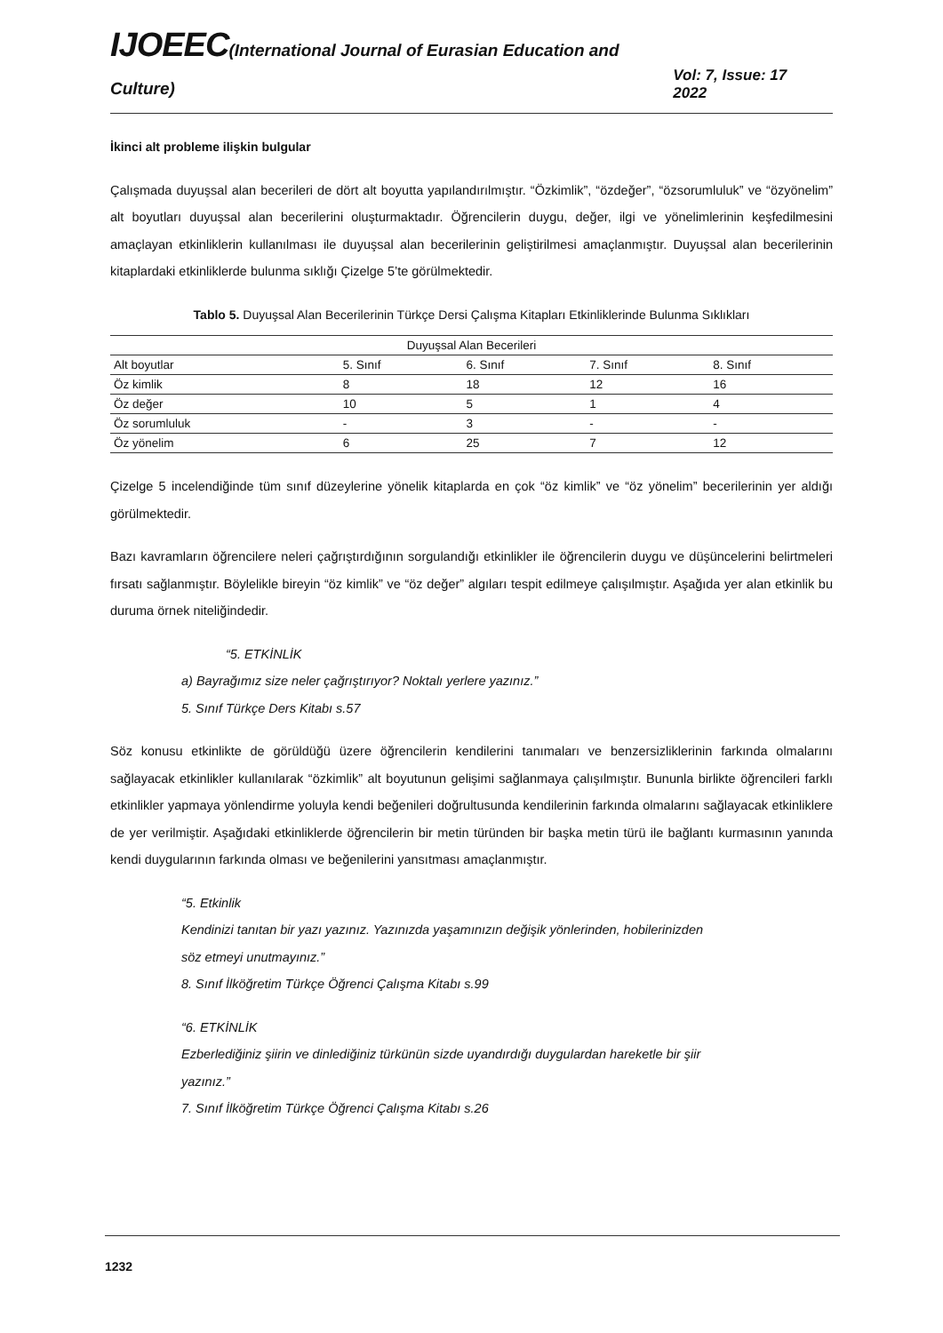IJOEEC(International Journal of Eurasian Education and Culture)
Vol: 7, Issue: 17 2022
İkinci alt probleme ilişkin bulgular
Çalışmada duyuşsal alan becerileri de dört alt boyutta yapılandırılmıştır. “Özkimlik”, “özdeğer”, “özsorumluluk” ve “özyönelim” alt boyutları duyuşsal alan becerilerini oluşturmaktadır. Öğrencilerin duygu, değer, ilgi ve yönelimlerinin keşfedilmesini amaçlayan etkinliklerin kullanılması ile duyuşsal alan becerilerinin geliştirilmesi amaçlanmıştır. Duyuşsal alan becerilerinin kitaplardaki etkinliklerde bulunma sıklığı Çizelge 5’te görülmektedir.
Tablo 5. Duyuşsal Alan Becerilerinin Türkçe Dersi Çalışma Kitapları Etkinliklerinde Bulunma Sıklıkları
| Duyuşsal Alan Becerileri | | | | |
| --- | --- | --- | --- | --- |
| Alt boyutlar | 5. Sınıf | 6. Sınıf | 7. Sınıf | 8. Sınıf |
| Öz kimlik | 8 | 18 | 12 | 16 |
| Öz değer | 10 | 5 | 1 | 4 |
| Öz sorumluluk | - | 3 | - | - |
| Öz yönelim | 6 | 25 | 7 | 12 |
Çizelge 5 incelendiğinde tüm sınıf düzeylerine yönelik kitaplarda en çok “öz kimlik” ve “öz yönelim” becerilerinin yer aldığı görülmektedir.
Bazı kavramların öğrencilere neleri çağrıştırdığının sorgulandığı etkinlikler ile öğrencilerin duygu ve düşüncelerini belirtmeleri fırsatı sağlanmıştır. Böylelikle bireyin “öz kimlik” ve “öz değer” algıları tespit edilmeye çalışılmıştır. Aşağıda yer alan etkinlik bu duruma örnek niteliğindedir.
“5. ETKİNLİK
a) Bayrağımız size neler çağrıştırıyor? Noktalı yerlere yazınız.”
5. Sınıf Türkçe Ders Kitabı s.57
Söz konusu etkinlikte de görüldüğü üzere öğrencilerin kendilerini tanımaları ve benzersizliklerinin farkında olmalarını sağlayacak etkinlikler kullanılarak “özkimlik” alt boyutunun gelişimi sağlanmaya çalışılmıştır. Bununla birlikte öğrencileri farklı etkinlikler yapmaya yönlendirme yoluyla kendi beğenileri doğrultusunda kendilerinin farkında olmalarını sağlayacak etkinliklere de yer verilmiştir. Aşağıdaki etkinliklerde öğrencilerin bir metin türünden bir başka metin türü ile bağlantı kurmasının yanında kendi duygularının farkında olması ve beğenilerini yansıtması amaçlanmıştır.
“5. Etkinlik
Kendinizi tanıtan bir yazı yazınız. Yazınızda yaşamınızın değişik yönlerinden, hobilerinizden
söz etmeyi unutmayınız.”
8. Sınıf İlköğretim Türkçe Öğrenci Çalışma Kitabı s.99
“6. ETKİNLİK
Ezberlediğiniz şiirin ve dinlediğiniz türkünün sizde uyandırdığı duygulardan hareketle bir şiir
yazınız.”
7. Sınıf İlköğretim Türkçe Öğrenci Çalışma Kitabı s.26
1232